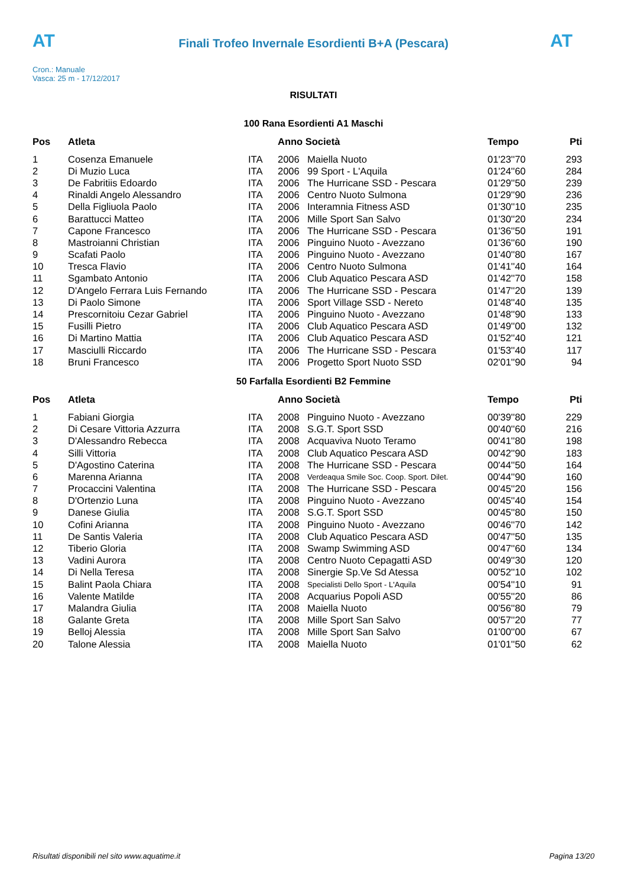AT
Finali Trofeo Invernale Esordienti B+A (Pescara)
AT
Cron.: Manuale
Vasca: 25 m - 17/12/2017
RISULTATI
100 Rana Esordienti A1 Maschi
| Pos | Atleta | | Anno Società | | Tempo | Pti |
| --- | --- | --- | --- | --- | --- | --- |
| 1 | Cosenza Emanuele | ITA | 2006 | Maiella Nuoto | 01'23''70 | 293 |
| 2 | Di Muzio Luca | ITA | 2006 | 99 Sport - L'Aquila | 01'24''60 | 284 |
| 3 | De Fabritiis Edoardo | ITA | 2006 | The Hurricane SSD - Pescara | 01'29''50 | 239 |
| 4 | Rinaldi Angelo Alessandro | ITA | 2006 | Centro Nuoto Sulmona | 01'29''90 | 236 |
| 5 | Della Figliuola Paolo | ITA | 2006 | Interamnia Fitness ASD | 01'30''10 | 235 |
| 6 | Barattucci Matteo | ITA | 2006 | Mille Sport San Salvo | 01'30''20 | 234 |
| 7 | Capone Francesco | ITA | 2006 | The Hurricane SSD - Pescara | 01'36''50 | 191 |
| 8 | Mastroianni Christian | ITA | 2006 | Pinguino Nuoto - Avezzano | 01'36''60 | 190 |
| 9 | Scafati Paolo | ITA | 2006 | Pinguino Nuoto - Avezzano | 01'40''80 | 167 |
| 10 | Tresca Flavio | ITA | 2006 | Centro Nuoto Sulmona | 01'41''40 | 164 |
| 11 | Sgambato Antonio | ITA | 2006 | Club Aquatico Pescara ASD | 01'42''70 | 158 |
| 12 | D'Angelo Ferrara Luis Fernando | ITA | 2006 | The Hurricane SSD - Pescara | 01'47''20 | 139 |
| 13 | Di Paolo Simone | ITA | 2006 | Sport Village SSD - Nereto | 01'48''40 | 135 |
| 14 | Prescornitoiu Cezar Gabriel | ITA | 2006 | Pinguino Nuoto - Avezzano | 01'48''90 | 133 |
| 15 | Fusilli Pietro | ITA | 2006 | Club Aquatico Pescara ASD | 01'49''00 | 132 |
| 16 | Di Martino Mattia | ITA | 2006 | Club Aquatico Pescara ASD | 01'52''40 | 121 |
| 17 | Masciulli Riccardo | ITA | 2006 | The Hurricane SSD - Pescara | 01'53''40 | 117 |
| 18 | Bruni Francesco | ITA | 2006 | Progetto Sport Nuoto SSD | 02'01''90 | 94 |
50 Farfalla Esordienti B2 Femmine
| Pos | Atleta | | Anno Società | | Tempo | Pti |
| --- | --- | --- | --- | --- | --- | --- |
| 1 | Fabiani Giorgia | ITA | 2008 | Pinguino Nuoto - Avezzano | 00'39''80 | 229 |
| 2 | Di Cesare Vittoria Azzurra | ITA | 2008 | S.G.T. Sport SSD | 00'40''60 | 216 |
| 3 | D'Alessandro Rebecca | ITA | 2008 | Acquaviva Nuoto Teramo | 00'41''80 | 198 |
| 4 | Silli Vittoria | ITA | 2008 | Club Aquatico Pescara ASD | 00'42''90 | 183 |
| 5 | D'Agostino Caterina | ITA | 2008 | The Hurricane SSD - Pescara | 00'44''50 | 164 |
| 6 | Marenna Arianna | ITA | 2008 | Verdeaqua Smile Soc. Coop. Sport. Dilet. | 00'44''90 | 160 |
| 7 | Procaccini Valentina | ITA | 2008 | The Hurricane SSD - Pescara | 00'45''20 | 156 |
| 8 | D'Ortenzio Luna | ITA | 2008 | Pinguino Nuoto - Avezzano | 00'45''40 | 154 |
| 9 | Danese Giulia | ITA | 2008 | S.G.T. Sport SSD | 00'45''80 | 150 |
| 10 | Cofini Arianna | ITA | 2008 | Pinguino Nuoto - Avezzano | 00'46''70 | 142 |
| 11 | De Santis Valeria | ITA | 2008 | Club Aquatico Pescara ASD | 00'47''50 | 135 |
| 12 | Tiberio Gloria | ITA | 2008 | Swamp Swimming ASD | 00'47''60 | 134 |
| 13 | Vadini Aurora | ITA | 2008 | Centro Nuoto Cepagatti ASD | 00'49''30 | 120 |
| 14 | Di Nella Teresa | ITA | 2008 | Sinergie Sp.Ve Sd Atessa | 00'52''10 | 102 |
| 15 | Balint Paola Chiara | ITA | 2008 | Specialisti Dello Sport - L'Aquila | 00'54''10 | 91 |
| 16 | Valente Matilde | ITA | 2008 | Acquarius Popoli ASD | 00'55''20 | 86 |
| 17 | Malandra Giulia | ITA | 2008 | Maiella Nuoto | 00'56''80 | 79 |
| 18 | Galante Greta | ITA | 2008 | Mille Sport San Salvo | 00'57''20 | 77 |
| 19 | Belloj Alessia | ITA | 2008 | Mille Sport San Salvo | 01'00''00 | 67 |
| 20 | Talone Alessia | ITA | 2008 | Maiella Nuoto | 01'01''50 | 62 |
Risultati disponibili nel sito www.aquatime.it Pagina 13/20